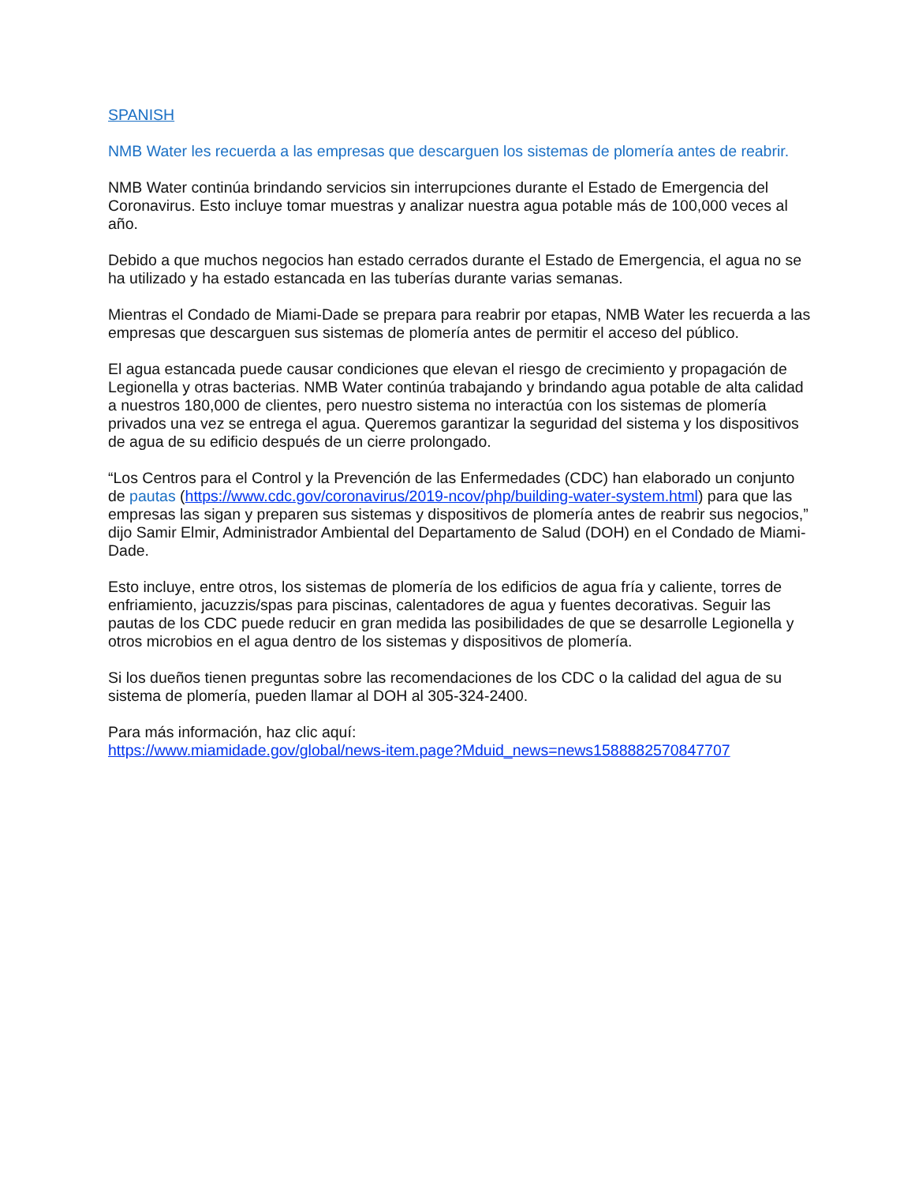SPANISH
NMB Water les recuerda a las empresas que descarguen los sistemas de plomería antes de reabrir.
NMB Water continúa brindando servicios sin interrupciones durante el Estado de Emergencia del Coronavirus. Esto incluye tomar muestras y analizar nuestra agua potable más de 100,000 veces al año.
Debido a que muchos negocios han estado cerrados durante el Estado de Emergencia, el agua no se ha utilizado y ha estado estancada en las tuberías durante varias semanas.
Mientras el Condado de Miami-Dade se prepara para reabrir por etapas, NMB Water les recuerda a las empresas que descarguen sus sistemas de plomería antes de permitir el acceso del público.
El agua estancada puede causar condiciones que elevan el riesgo de crecimiento y propagación de Legionella y otras bacterias. NMB Water continúa trabajando y brindando agua potable de alta calidad a nuestros 180,000 de clientes, pero nuestro sistema no interactúa con los sistemas de plomería privados una vez se entrega el agua. Queremos garantizar la seguridad del sistema y los dispositivos de agua de su edificio después de un cierre prolongado.
“Los Centros para el Control y la Prevención de las Enfermedades (CDC) han elaborado un conjunto de pautas (https://www.cdc.gov/coronavirus/2019-ncov/php/building-water-system.html) para que las empresas las sigan y preparen sus sistemas y dispositivos de plomería antes de reabrir sus negocios,” dijo Samir Elmir, Administrador Ambiental del Departamento de Salud (DOH) en el Condado de Miami-Dade.
Esto incluye, entre otros, los sistemas de plomería de los edificios de agua fría y caliente, torres de enfriamiento, jacuzzis/spas para piscinas, calentadores de agua y fuentes decorativas. Seguir las pautas de los CDC puede reducir en gran medida las posibilidades de que se desarrolle Legionella y otros microbios en el agua dentro de los sistemas y dispositivos de plomería.
Si los dueños tienen preguntas sobre las recomendaciones de los CDC o la calidad del agua de su sistema de plomería, pueden llamar al DOH al 305-324-2400.
Para más información, haz clic aquí:
https://www.miamidade.gov/global/news-item.page?Mduid_news=news1588882570847707